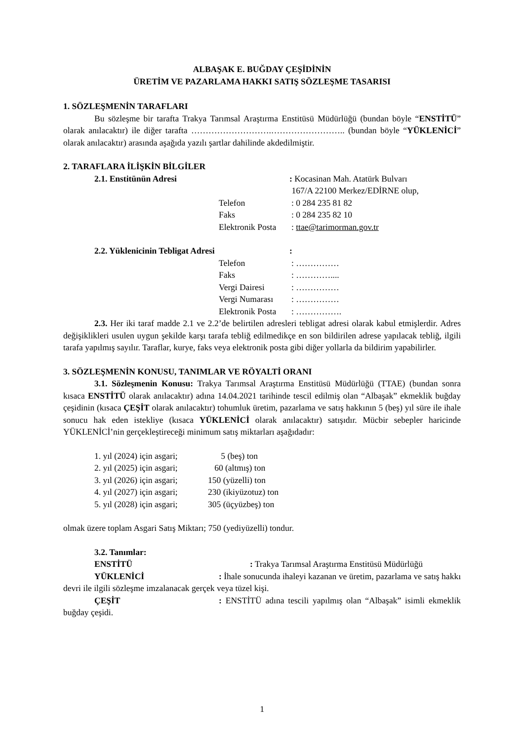ALBAŞAK E. BUĞDAY ÇEŞİDİNİN
ÜRETİM VE PAZARLAMA HAKKI SATIŞ SÖZLEŞME TASARISI
1. SÖZLEŞMENİN TARAFLARI
Bu sözleşme bir tarafta Trakya Tarımsal Araştırma Enstitüsü Müdürlüğü (bundan böyle “ENSTİTÜ” olarak anılacaktır) ile diğer tarafta ……………………….…………………….. (bundan böyle “YÜKLENİCİ” olarak anılacaktır) arasında aşağıda yazılı şartlar dahilinde akdedilmiştir.
2. TARAFLARA İLİŞKİN BİLGİLER
2.1. Enstitünün Adresi: Kocasinan Mah. Atatürk Bulvarı
167/A 22100 Merkez/EDİRNE olup,
Telefon: 0 284 235 81 82
Faks: 0 284 235 82 10
Elektronik Posta: ttae@tarimorman.gov.tr
2.2. Yüklenicinin Tebligat Adresi:
Telefon: ……………
Faks: …………....
Vergi Dairesi: ……………
Vergi Numarası: ……………
Elektronik Posta: …………….
2.3. Her iki taraf madde 2.1 ve 2.2’de belirtilen adresleri tebligat adresi olarak kabul etmişlerdir. Adres değişiklikleri usulen uygun şekilde karşı tarafa tebliğ edilmedikçe en son bildirilen adrese yapılacak tebliğ, ilgili tarafa yapılmış sayılır. Taraflar, kurye, faks veya elektronik posta gibi diğer yollarla da bildirim yapabilirler.
3. SÖZLEŞMENİN KONUSU, TANIMLAR VE RÖYALTİ ORANI
3.1. Sözleşmenin Konusu: Trakya Tarımsal Araştırma Enstitüsü Müdürlüğü (TTAE) (bundan sonra kısaca ENSTİTÜ olarak anılacaktır) adına 14.04.2021 tarihinde tescil edilmiş olan “Albaşak” ekmeklik buğday çeşidinin (kısaca ÇEŞİT olarak anılacaktır) tohumluk üretim, pazarlama ve satış hakkının 5 (beş) yıl süre ile ihale sonucu hak eden istekliye (kısaca YÜKLENİCİ olarak anılacaktır) satışıdır. Mücbir sebepler haricinde YÜKLENİCİ’nin gerçekleştireceği minimum satış miktarları aşağıdadır:
1. yıl (2024) için asgari; 5 (beş) ton
2. yıl (2025) için asgari; 60 (altmış) ton
3. yıl (2026) için asgari; 150 (yüzelli) ton
4. yıl (2027) için asgari; 230 (ikiyüzotuz) ton
5. yıl (2028) için asgari; 305 (üçyüzbeş) ton
olmak üzere toplam Asgari Satış Miktarı; 750 (yediyüzelli) tondur.
3.2. Tanımlar:
ENSTİTÜ: Trakya Tarımsal Araştırma Enstitüsü Müdürlüğü
YÜKLENİCİ: İhale sonucunda ihaleyi kazanan ve üretim, pazarlama ve satış hakkı devri ile ilgili sözleşme imzalanacak gerçek veya tüzel kişi.
ÇEŞİT: ENSTİTÜ adına tescili yapılmış olan “Albaşak” isimli ekmeklik buğday çeşidi.
1